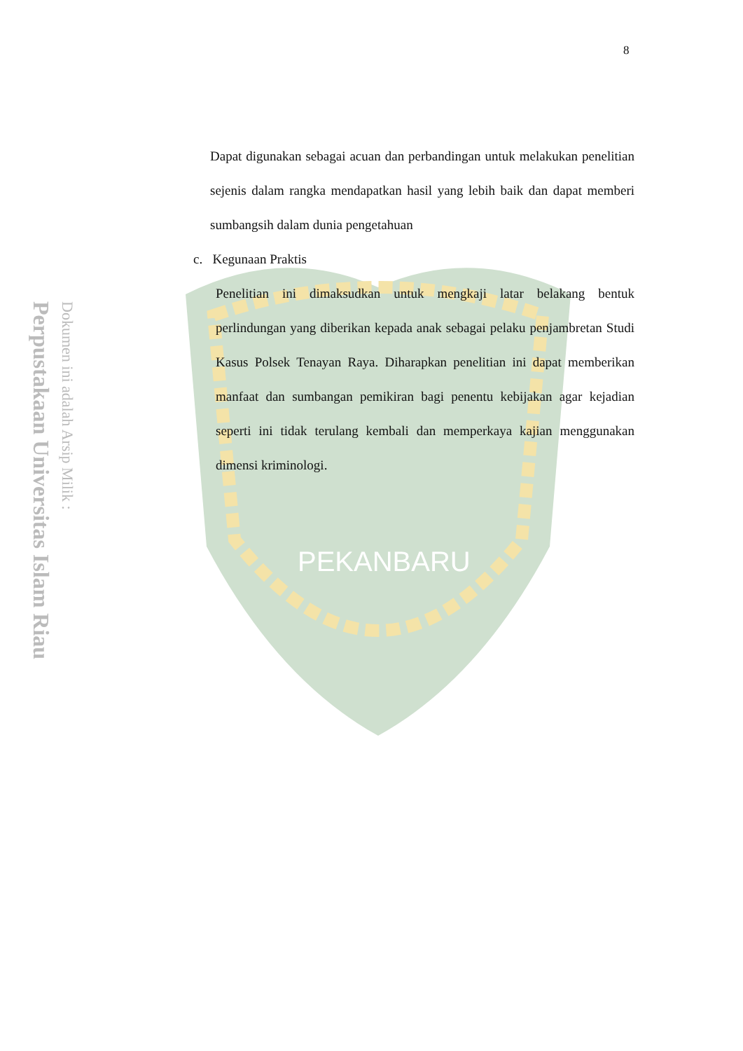PEKANBARU
Perpustakaan Universitas Islam Riau
Dokumen ini adalah Arsip Milik :
8
Dapat digunakan sebagai acuan dan perbandingan untuk melakukan penelitian sejenis dalam rangka mendapatkan hasil yang lebih baik dan dapat memberi sumbangsih dalam dunia pengetahuan
c. Kegunaan Praktis
Penelitian ini dimaksudkan untuk mengkaji latar belakang bentuk perlindungan yang diberikan kepada anak sebagai pelaku penjambretan Studi Kasus Polsek Tenayan Raya. Diharapkan penelitian ini dapat memberikan manfaat dan sumbangan pemikiran bagi penentu kebijakan agar kejadian seperti ini tidak terulang kembali dan memperkaya kajian menggunakan dimensi kriminologi.